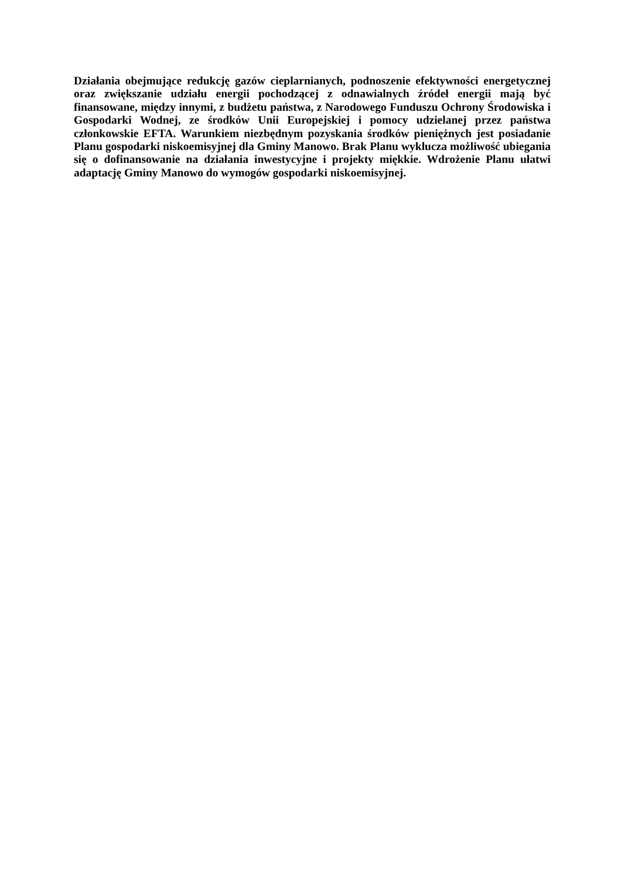Działania obejmujące redukcję gazów cieplarnianych, podnoszenie efektywności energetycznej oraz zwiększanie udziału energii pochodzącej z odnawialnych źródeł energii mają być finansowane, między innymi, z budżetu państwa, z Narodowego Funduszu Ochrony Środowiska i Gospodarki Wodnej, ze środków Unii Europejskiej i pomocy udzielanej przez państwa członkowskie EFTA. Warunkiem niezbędnym pozyskania środków pieniężnych jest posiadanie Planu gospodarki niskoemisyjnej dla Gminy Manowo. Brak Planu wyklucza możliwość ubiegania się o dofinansowanie na działania inwestycyjne i projekty miękkie. Wdrożenie Planu ułatwi adaptację Gminy Manowo do wymogów gospodarki niskoemisyjnej.